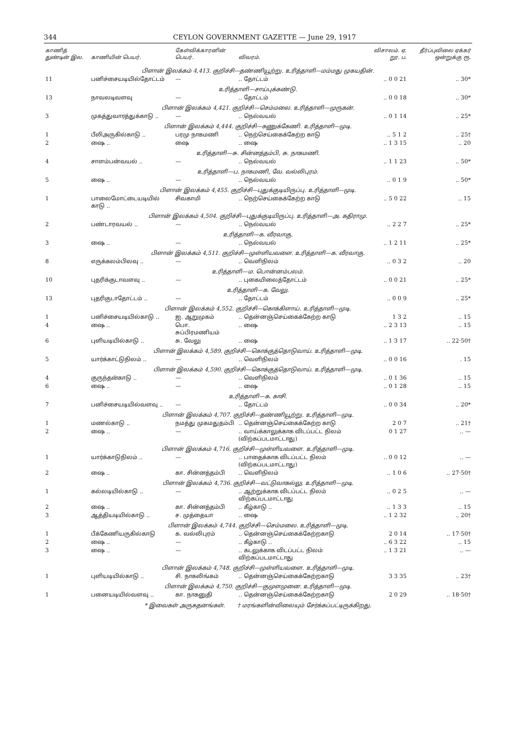344 CEYLON GOVERNMENT GAZETTE — June 29, 1917
| காணித் துண்டின் இல. | காணியின் பெயர். | கேள்விக்காரனின் பெயர். | விவரம். | விசாலம். ஏ. றூ. ப. | தீர்ப்புவிலை ஏக்கர் ஒன்றுக்கு ரூ. |
| --- | --- | --- | --- | --- | --- |
| பிளான் இலக்கம் 4,413. குறிச்சி—தண்ணியூற்று. உரித்தாளி—மம்மது முகயதின். | | | | | |
| 11 | பனிச்சையடியில்தோட்டம் | — | .. தோட்டம் | .. 0 0 21 | .. 30* |
| உரித்தாளி—சாய்புக்கண்டு. | | | | | |
| 13 | நாவலடிவளவு | — | .. தோட்டம் | .. 0 0 18 | .. 30* |
| பிளான் இலக்கம் 4,421. குறிச்சி—செம்மலை. உரித்தாளி—முருகன். | | | | | |
| 3 | முகத்துவாரத்துக்காடு .. | — | .. நெல்வயல் | .. 0 1 14 | .. 25* |
| பிளான் இலக்கம் 4,444. குறிச்சி—கணுக்கேணி. உரித்தாளி—முடி. | | | | | |
| 1 | பீலிஅருகில்காடு .. | பரமு நாகமணி | .. நெற்செய்கைக்கேற்ற காடு | .. 5 1 2 | .. 25† |
| 2 | ஷை .. | ஷை | .. ஷை | .. 1 3 15 | .. 20 |
| உரித்தாளி—சு. சின்னத்தம்பி, சு. நாகமணி. | | | | | |
| 4 | சாளம்பன்வயல் .. | — | .. நெல்வயல் | .. 1 1 23 | .. 50* |
| உரித்தாளி—ப. நாகமணி, வே. வல்லிபுரம். | | | | | |
| 5 | ஷை .. | — | .. நெல்வயல் | .. 0 1 9 | .. 50* |
| பிளான் இலக்கம் 4,455. குறிச்சி—புதுக்குடியிருப்பு. உரித்தாளி—முடி. | | | | | |
| 1 | பாலைமோட்டையடியில் காடு .. | சிவகாமி | .. நெற்செய்கைக்கேற்ற காடு | .. 5 0 22 | .. 15 |
| பிளான் இலக்கம் 4,504. குறிச்சி—புதுக்குடியிருப்பு. உரித்தாளி—அ. கதிராமு. | | | | | |
| 2 | பண்டாரவயல் .. | — | .. நெல்வயல் | .. 2 2 7 | .. 25* |
| உரித்தாளி—க. வீரவாகு. | | | | | |
| 3 | ஷை .. | — | .. நெல்வயல் | .. 1 2 11 | .. 25* |
| பிளான் இலக்கம் 4,511. குறிச்சி—முள்ளியவளை. உரித்தாளி—க. வீரவாகு. | | | | | |
| 8 | எருக்கலம்பிலவு .. | — | .. வெளிநிலம் | .. 0 3 2 | .. 20 |
| உரித்தாளி—ம. பொன்னம்பலம். | | | | | |
| 10 | புதரிக்குடாவளவு .. | — | .. புகையிலைத்தோட்டம் | .. 0 0 21 | .. 25* |
| உரித்தாளி—க. வேலு. | | | | | |
| 13 | புதரிகுடாதோட்டம் .. | — | .. தோட்டம் | .. 0 0 9 | .. 25* |
| பிளான் இலக்கம் 4,552. குறிச்சி—கொக்கிளாய். உரித்தாளி—முடி. | | | | | |
| 1 | பனிச்சையடியில்காடு .. | ஐ. ஆறுமுகம் | .. தென்னஞ்செய்கைக்கேற்ற காடு | 1 3 2 | .. 15 |
| 4 | ஷை .. | பொ. சுப்பிரமணியம் | .. ஷை | .. 2 3 13 | .. 15 |
| 6 | புளியடியில்காடு .. | சு. வேலு | .. ஷை | .. 1 3 17 | .. 22·50† |
| பிளான் இலக்கம் 4,589. குறிச்சி—கொக்குத்தொடுவாய். உரித்தாளி—முடி. | | | | | |
| 5 | யார்க்காட்டுநிலம் .. | — | .. வெளிநிலம் | .. 0 0 16 | . 15 |
| பிளான் இலக்கம் 4,590. குறிச்சி—கொக்குத்தொடுவாய். உரித்தாளி—முடி. | | | | | |
| 4 | குருந்தன்காடு .. | — | .. வெளிநிலம் | .. 0 1 36 | .. 15 |
| 6 | ஷை .. | — | .. ஷை | .. 0 1 28 | .. 15 |
| உரித்தாளி—க. காசி. | | | | | |
| 7 | பனிச்சையடியில்வளவு .. | — | .. தோட்டம் | .. 0 0 34 | .. 20* |
| பிளான் இலக்கம் 4,707. குறிச்சி—தண்ணியூற்று. உரித்தாளி—முடி. | | | | | |
| 1 | மணல்காடு .. | நமத்து முகமதுதம்பி | .. தென்னஞ்செய்கைக்கேற்ற காடு | 2 0 7 | .. 21† |
| 2 | ஷை .. | — | .. வாய்க்காலுக்காக விடப்பட்ட நிலம் (விற்கப்படமாட்டாது) | 0 1 27 | .. — |
| பிளான் இலக்கம் 4,716. குறிச்சி—முள்ளியவளை. உரித்தாளி—முடி. | | | | | |
| 1 | யார்க்காடுநிலம் .. | — | .. பாதைக்காக விடப்பட்ட நிலம் (விற்கப்படமாட்டாது) | .. 0 0 12 | .. — |
| 2 | ஷை .. | கா. சின்னத்தம்பி | .. வெளிநிலம் | .. 1 0 6 | .. 27·50† |
| பிளான் இலக்கம் 4,736. குறிச்சி—வட்டுவாகல்லு. உரித்தாளி—முடி. | | | | | |
| 1 | கல்லடியில்காடு .. | — | .. ஆற்றுக்காக விடப்பட்ட நிலம் விற்கப்படமாட்டாது | .. 0 2 5 | .. — |
| 2 | ஷை .. | கா. சின்னத்தம்பி | .. கீழ்காடு .. | .. 1 3 3 | .. 15 |
| 3 | ஆத்தியடியில்காடு .. | ச. முத்தையா | .. ஷை | .. 1 2 32 | .. 20† |
| பிளான் இலக்கம் 4,744. குறிச்சி—செம்மலை. உரித்தாளி—முடி. | | | | | |
| 1 | பீக்கேணியருகில்காடு | க. வல்லிபுரம் | .. தென்னஞ்செய்கைக்கேற்றகாடு | 2 0 14 | .. 17·50† |
| 2 | ஷை .. | — | .. கீழ்காடு .. | .. 6 3 22 | .. 15 |
| 3 | ஷை .. | — | .. கடலுக்காக விடப்பட்ட நிலம் விற்கப்படமாட்டாது | .. 1 3 21 | .. — |
| பிளான் இலக்கம் 4,748. குறிச்சி—முள்ளியவளை. உரித்தாளி—முடி. | | | | | |
| 1 | புளியடியில்காடு .. | சி. நாகலிங்கம் | .. தென்னஞ்செய்கைக்கேற்றகாடு | 3 3 35 | .. 23† |
| பிளான் இலக்கம் 4,750. குறிச்சி—குமுளமுனை. உரித்தாளி—முடி. | | | | | |
| 1 | பனையடியில்வளவு .. | கா. நாகனுதி | .. தென்னஞ்செய்கைக்கேற்றகாடு | 2 0 29 | .. 18·50† |
* இவைகள் அருகதனங்கள். † மரங்களின்விலையும் சேர்க்கப்பட்டிருக்கிறது.